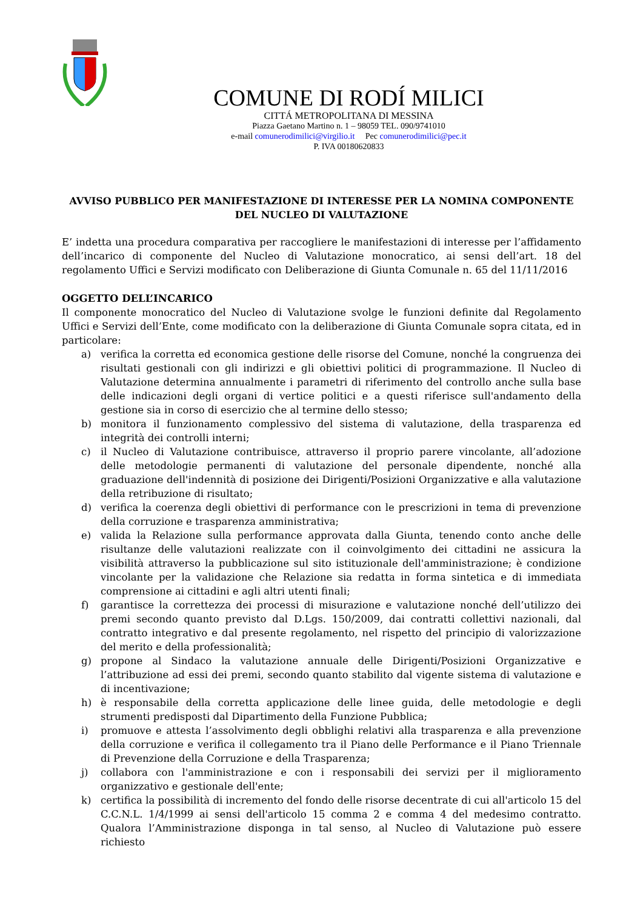COMUNE DI RODÍ MILICI
CITTÁ METROPOLITANA DI MESSINA
Piazza Gaetano Martino n. 1 – 98059 TEL. 090/9741010
e-mail comunerodimilici@virgilio.it Pec comunerodimilici@pec.it
P. IVA 00180620833
AVVISO PUBBLICO PER MANIFESTAZIONE DI INTERESSE PER LA NOMINA COMPONENTE DEL NUCLEO DI VALUTAZIONE
E’ indetta una procedura comparativa per raccogliere le manifestazioni di interesse per l’affidamento dell’incarico di componente del Nucleo di Valutazione monocratico, ai sensi dell’art. 18 del regolamento Uffici e Servizi modificato con Deliberazione di Giunta Comunale n. 65 del 11/11/2016
OGGETTO DELL’INCARICO
Il componente monocratico del Nucleo di Valutazione svolge le funzioni definite dal Regolamento Uffici e Servizi dell’Ente, come modificato con la deliberazione di Giunta Comunale sopra citata, ed in particolare:
a) verifica la corretta ed economica gestione delle risorse del Comune, nonché la congruenza dei risultati gestionali con gli indirizzi e gli obiettivi politici di programmazione. Il Nucleo di Valutazione determina annualmente i parametri di riferimento del controllo anche sulla base delle indicazioni degli organi di vertice politici e a questi riferisce sull'andamento della gestione sia in corso di esercizio che al termine dello stesso;
b) monitora il funzionamento complessivo del sistema di valutazione, della trasparenza ed integrità dei controlli interni;
c) il Nucleo di Valutazione contribuisce, attraverso il proprio parere vincolante, all’adozione delle metodologie permanenti di valutazione del personale dipendente, nonché alla graduazione dell'indennità di posizione dei Dirigenti/Posizioni Organizzative e alla valutazione della retribuzione di risultato;
d) verifica la coerenza degli obiettivi di performance con le prescrizioni in tema di prevenzione della corruzione e trasparenza amministrativa;
e) valida la Relazione sulla performance approvata dalla Giunta, tenendo conto anche delle risultanze delle valutazioni realizzate con il coinvolgimento dei cittadini ne assicura la visibilità attraverso la pubblicazione sul sito istituzionale dell'amministrazione; è condizione vincolante per la validazione che Relazione sia redatta in forma sintetica e di immediata comprensione ai cittadini e agli altri utenti finali;
f) garantisce la correttezza dei processi di misurazione e valutazione nonché dell’utilizzo dei premi secondo quanto previsto dal D.Lgs. 150/2009, dai contratti collettivi nazionali, dal contratto integrativo e dal presente regolamento, nel rispetto del principio di valorizzazione del merito e della professionalità;
g) propone al Sindaco la valutazione annuale delle Dirigenti/Posizioni Organizzative e l’attribuzione ad essi dei premi, secondo quanto stabilito dal vigente sistema di valutazione e di incentivazione;
h) è responsabile della corretta applicazione delle linee guida, delle metodologie e degli strumenti predisposti dal Dipartimento della Funzione Pubblica;
i) promuove e attesta l’assolvimento degli obblighi relativi alla trasparenza e alla prevenzione della corruzione e verifica il collegamento tra il Piano delle Performance e il Piano Triennale di Prevenzione della Corruzione e della Trasparenza;
j) collabora con l'amministrazione e con i responsabili dei servizi per il miglioramento organizzativo e gestionale dell'ente;
k) certifica la possibilità di incremento del fondo delle risorse decentrate di cui all'articolo 15 del C.C.N.L. 1/4/1999 ai sensi dell'articolo 15 comma 2 e comma 4 del medesimo contratto. Qualora l’Amministrazione disponga in tal senso, al Nucleo di Valutazione può essere richiesto